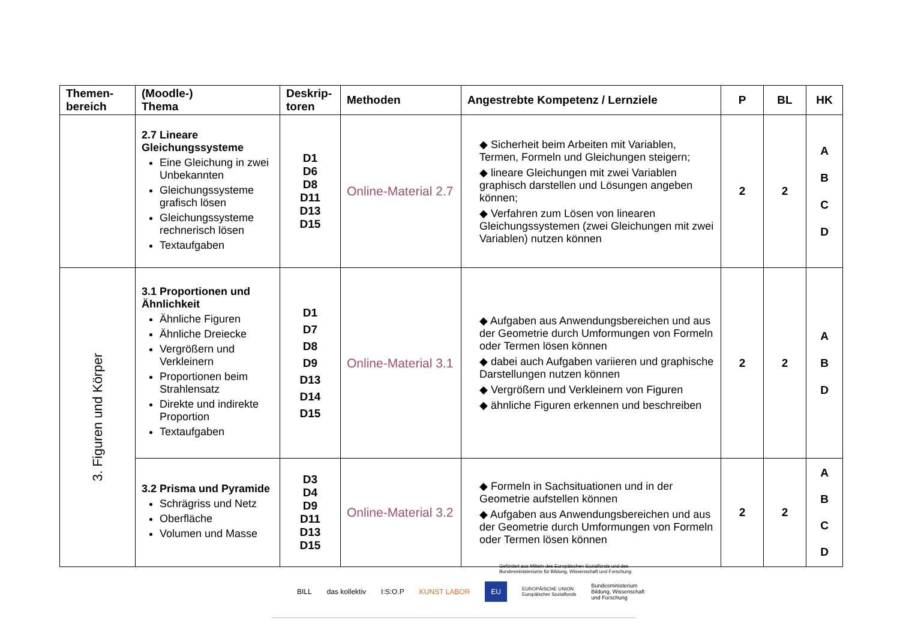| Themen- bereich | (Moodle-) Thema | Deskrip- toren | Methoden | Angestrebte Kompetenz / Lernziele | P | BL | HK |
| --- | --- | --- | --- | --- | --- | --- | --- |
| | 2.7 Lineare Gleichungssysteme Eine Gleichung in zwei Unbekannten Gleichungssysteme grafisch lösen Gleichungssysteme rechnerisch lösen Textaufgaben | D1 D6 D8 D11 D13 D15 | Online-Material 2.7 | ◆ Sicherheit beim Arbeiten mit Variablen, Termen, Formeln und Gleichungen steigern; ◆ lineare Gleichungen mit zwei Variablen graphisch darstellen und Lösungen angeben können; ◆ Verfahren zum Lösen von linearen Gleichungssystemen (zwei Gleichungen mit zwei Variablen) nutzen können | 2 | 2 | A B C D |
| 3. Figuren und Körper | 3.1 Proportionen und Ähnlichkeit Ähnliche Figuren Ähnliche Dreiecke Vergrößern und Verkleinern Proportionen beim Strahlensatz Direkte und indirekte Proportion Textaufgaben | D1 D7 D8 D9 D13 D14 D15 | Online-Material 3.1 | ◆ Aufgaben aus Anwendungsbereichen und aus der Geometrie durch Umformungen von Formeln oder Termen lösen können ◆ dabei auch Aufgaben variieren und graphische Darstellungen nutzen können ◆ Vergrößern und Verkleinern von Figuren ◆ ähnliche Figuren erkennen und beschreiben | 2 | 2 | A B D |
| | 3.2 Prisma und Pyramide Schrägriss und Netz Oberfläche Volumen und Masse | D3 D4 D9 D11 D13 D15 | Online-Material 3.2 | ◆ Formeln in Sachsituationen und in der Geometrie aufstellen können ◆ Aufgaben aus Anwendungsbereichen und aus der Geometrie durch Umformungen von Formeln oder Termen lösen können | 2 | 2 | A B C D |
Gefördert aus Mitteln des Europäischen Sozialfonds und des
Bundesministeriums für Bildung, Wissenschaft und Forschung
BILL das kollektiv I:S:O.P KUNST LABOR EU EUROPÄISCHE UNION
Europäischer Sozialfonds Bundesministerium
Bildung, Wissenschaft
und Forschung